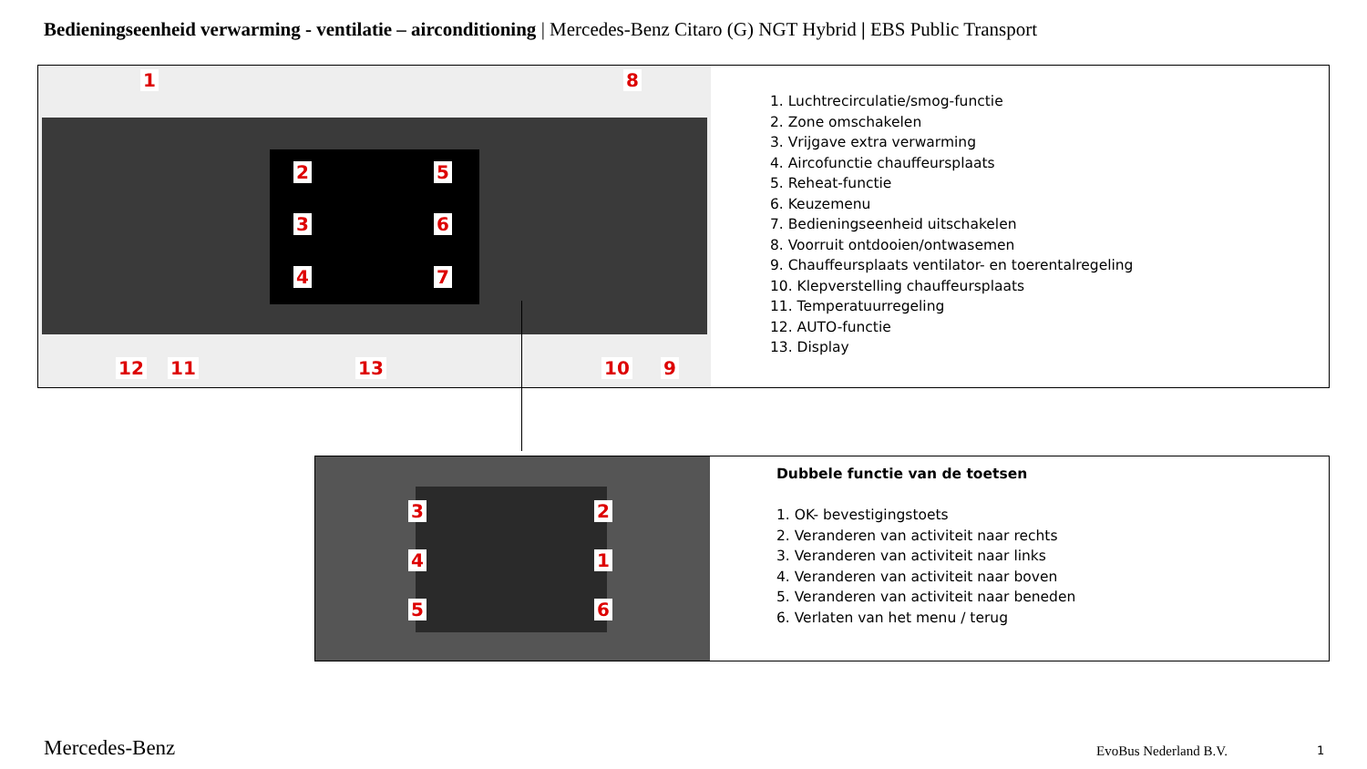Bedieningseenheid verwarming - ventilatie – airconditioning | Mercedes-Benz Citaro (G) NGT Hybrid | EBS Public Transport
1
2
3
4
5
6
7
8
12 11 13 10 9
1. Luchtrecirculatie/smog-functie
2. Zone omschakelen
3. Vrijgave extra verwarming
4. Aircofunctie chauffeursplaats
5. Reheat-functie
6. Keuzemenu
7. Bedieningseenheid uitschakelen
8. Voorruit ontdooien/ontwasemen
9. Chauffeursplaats ventilator- en toerentalregeling
10. Klepverstelling chauffeursplaats
11. Temperatuurregeling
12. AUTO-functie
13. Display
3
4
5
2
1
6
Dubbele functie van de toetsen
1. OK- bevestigingstoets
2. Veranderen van activiteit naar rechts
3. Veranderen van activiteit naar links
4. Veranderen van activiteit naar boven
5. Veranderen van activiteit naar beneden
6. Verlaten van het menu / terug
Mercedes-Benz EvoBus Nederland B.V. 1